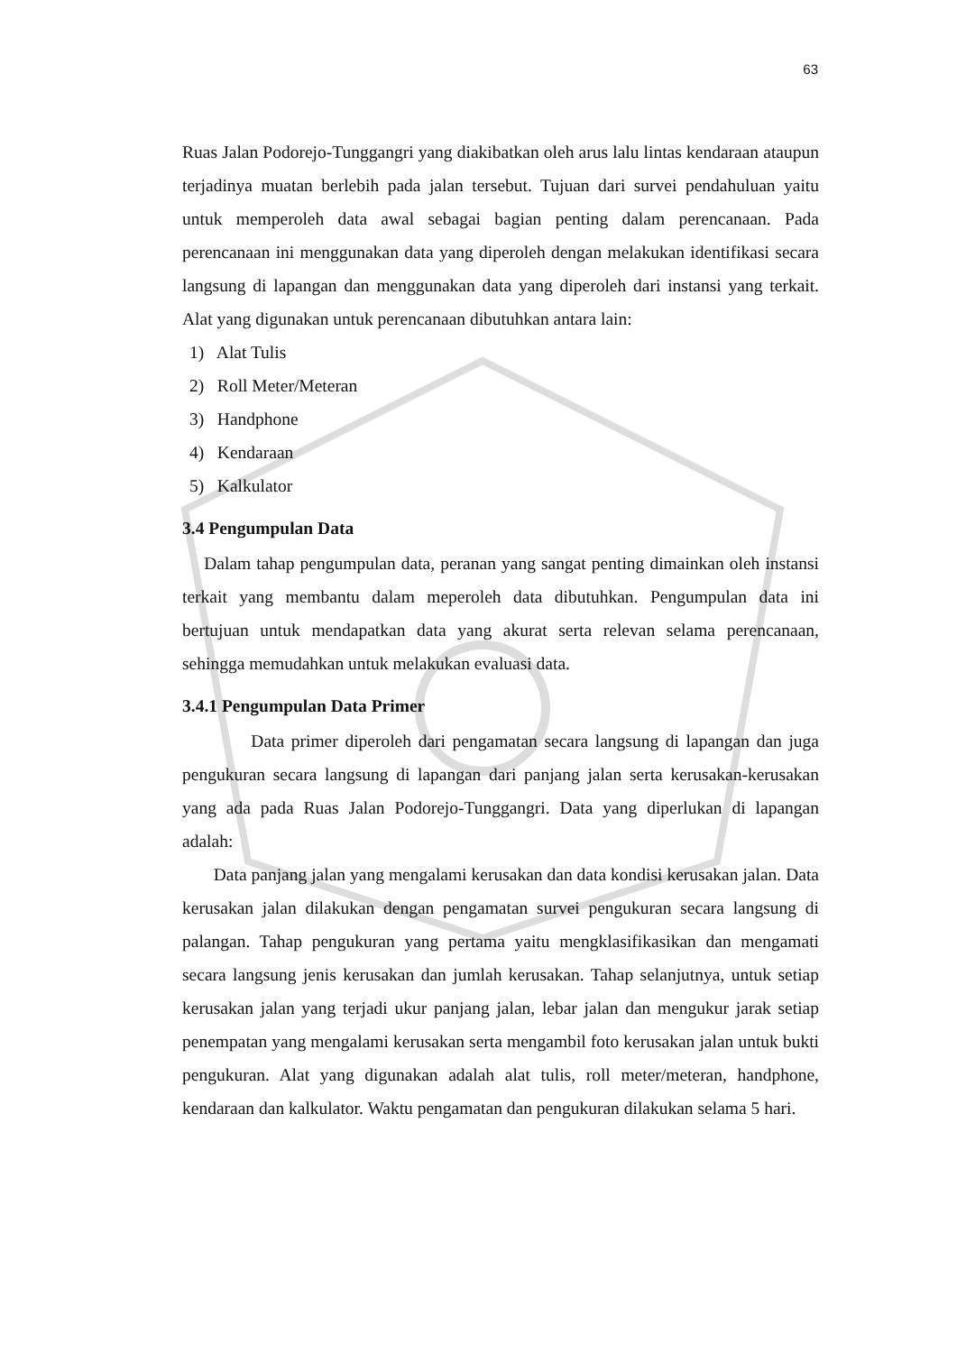63
Ruas Jalan Podorejo-Tunggangri yang diakibatkan oleh arus lalu lintas kendaraan ataupun terjadinya muatan berlebih pada jalan tersebut. Tujuan dari survei pendahuluan yaitu untuk memperoleh data awal sebagai bagian penting dalam perencanaan. Pada perencanaan ini menggunakan data yang diperoleh dengan melakukan identifikasi secara langsung di lapangan dan menggunakan data yang diperoleh dari instansi yang terkait. Alat yang digunakan untuk perencanaan dibutuhkan antara lain:
1) Alat Tulis
2) Roll Meter/Meteran
3) Handphone
4) Kendaraan
5) Kalkulator
3.4 Pengumpulan Data
Dalam tahap pengumpulan data, peranan yang sangat penting dimainkan oleh instansi terkait yang membantu dalam meperoleh data dibutuhkan. Pengumpulan data ini bertujuan untuk mendapatkan data yang akurat serta relevan selama perencanaan, sehingga memudahkan untuk melakukan evaluasi data.
3.4.1 Pengumpulan Data Primer
Data primer diperoleh dari pengamatan secara langsung di lapangan dan juga pengukuran secara langsung di lapangan dari panjang jalan serta kerusakan-kerusakan yang ada pada Ruas Jalan Podorejo-Tunggangri. Data yang diperlukan di lapangan adalah:
Data panjang jalan yang mengalami kerusakan dan data kondisi kerusakan jalan. Data kerusakan jalan dilakukan dengan pengamatan survei pengukuran secara langsung di palangan. Tahap pengukuran yang pertama yaitu mengklasifikasikan dan mengamati secara langsung jenis kerusakan dan jumlah kerusakan. Tahap selanjutnya, untuk setiap kerusakan jalan yang terjadi ukur panjang jalan, lebar jalan dan mengukur jarak setiap penempatan yang mengalami kerusakan serta mengambil foto kerusakan jalan untuk bukti pengukuran. Alat yang digunakan adalah alat tulis, roll meter/meteran, handphone, kendaraan dan kalkulator. Waktu pengamatan dan pengukuran dilakukan selama 5 hari.